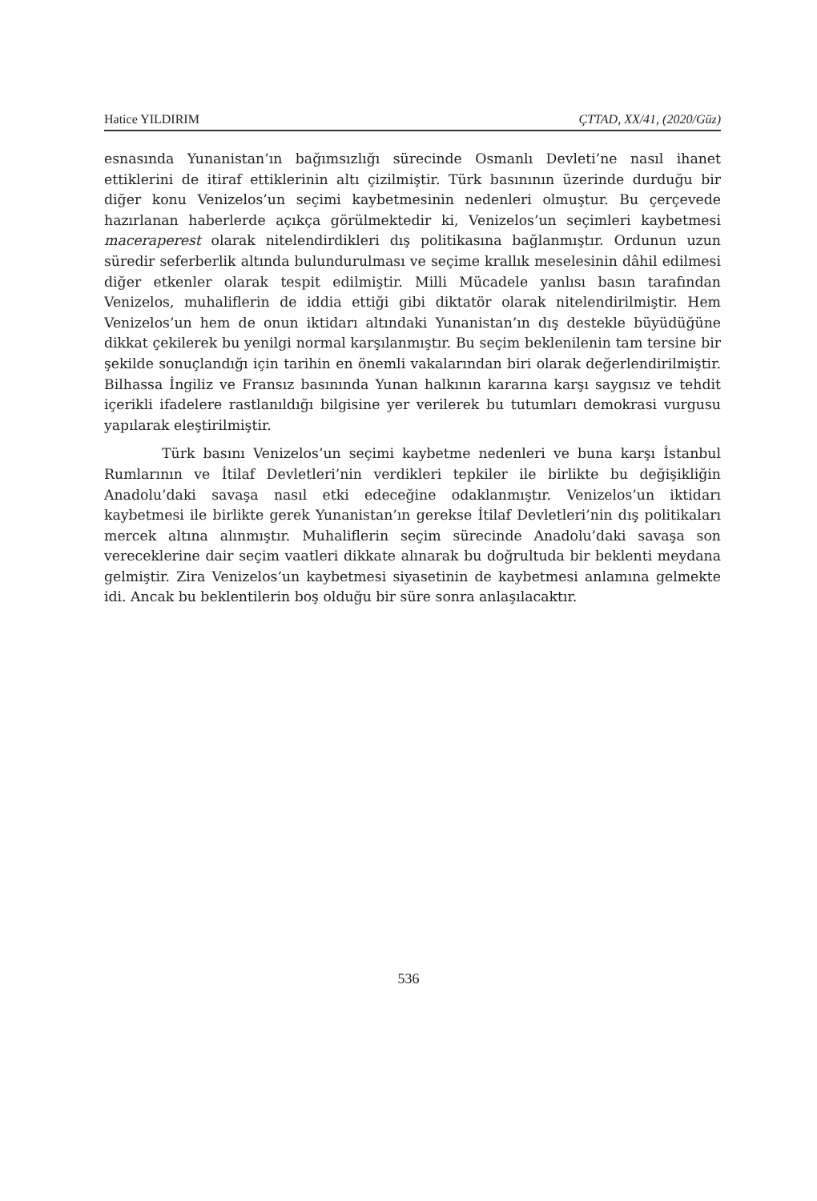Hatice YILDIRIM ÇTTAD, XX/41, (2020/Güz)
esnasında Yunanistan’ın bağımsızlığı sürecinde Osmanlı Devleti’ne nasıl ihanet ettiklerini de itiraf ettiklerinin altı çizilmiştir. Türk basınının üzerinde durduğu bir diğer konu Venizelos’un seçimi kaybetmesinin nedenleri olmuştur. Bu çerçevede hazırlanan haberlerde açıkça görülmektedir ki, Venizelos’un seçimleri kaybetmesi maceraperest olarak nitelendirdikleri dış politikasına bağlanmıştır. Ordunun uzun süredir seferberlik altında bulundurulması ve seçime krallık meselesinin dâhil edilmesi diğer etkenler olarak tespit edilmiştir. Milli Mücadele yanlısı basın tarafından Venizelos, muhaliflerin de iddia ettiği gibi diktatör olarak nitelendirilmiştir. Hem Venizelos’un hem de onun iktidarı altındaki Yunanistan’ın dış destekle büyüdüğüne dikkat çekilerek bu yenilgi normal karşılanmıştır. Bu seçim beklenilenin tam tersine bir şekilde sonuçlandığı için tarihin en önemli vakalarından biri olarak değerlendirilmiştir. Bilhassa İngiliz ve Fransız basınında Yunan halkının kararına karşı saygısız ve tehdit içerikli ifadelere rastlanıldığı bilgisine yer verilerek bu tutumları demokrasi vurgusu yapılarak eleştirilmiştir.
Türk basını Venizelos’un seçimi kaybetme nedenleri ve buna karşı İstanbul Rumlarının ve İtilaf Devletleri’nin verdikleri tepkiler ile birlikte bu değişikliğin Anadolu’daki savaşa nasıl etki edeceğine odaklanmıştır. Venizelos’un iktidarı kaybetmesi ile birlikte gerek Yunanistan’ın gerekse İtilaf Devletleri’nin dış politikaları mercek altına alınmıştır. Muhaliflerin seçim sürecinde Anadolu’daki savaşa son vereceklerine dair seçim vaatleri dikkate alınarak bu doğrultuda bir beklenti meydana gelmiştir. Zira Venizelos’un kaybetmesi siyasetinin de kaybetmesi anlamına gelmekte idi. Ancak bu beklentilerin boş olduğu bir süre sonra anlaşılacaktır.
536